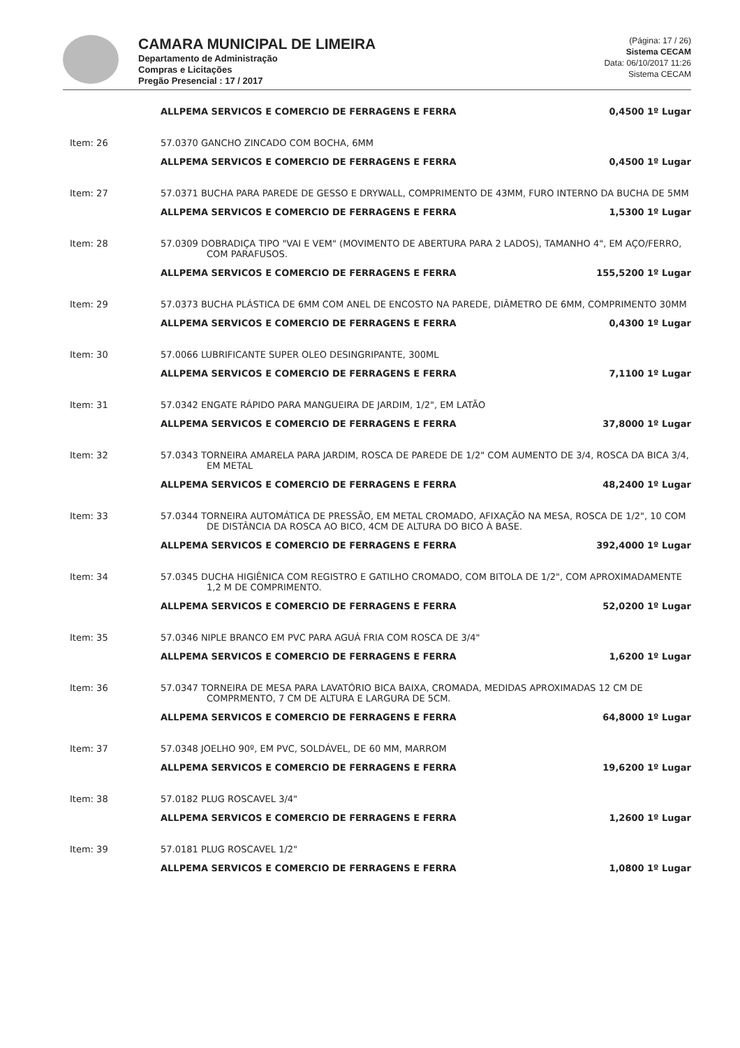CAMARA MUNICIPAL DE LIMEIRA
Departamento de Administração
Compras e Licitações
Pregão Presencial : 17 / 2017
(Página: 17 / 26)
Sistema CECAM
Data: 06/10/2017 11:26
Sistema CECAM
| | ALLPEMA SERVICOS E COMERCIO DE FERRAGENS E FERRA | 0,4500 1º Lugar |
| Item: 26 | 57.0370 GANCHO ZINCADO COM BOCHA, 6MM | |
| | ALLPEMA SERVICOS E COMERCIO DE FERRAGENS E FERRA | 0,4500 1º Lugar |
| Item: 27 | 57.0371 BUCHA PARA PAREDE DE GESSO E DRYWALL, COMPRIMENTO DE 43MM, FURO INTERNO DA BUCHA DE 5MM | |
| | ALLPEMA SERVICOS E COMERCIO DE FERRAGENS E FERRA | 1,5300 1º Lugar |
| Item: 28 | 57.0309 DOBRADIÇA TIPO "VAI E VEM" (MOVIMENTO DE ABERTURA PARA 2 LADOS), TAMANHO 4", EM AÇO/FERRO, COM PARAFUSOS. | |
| | ALLPEMA SERVICOS E COMERCIO DE FERRAGENS E FERRA | 155,5200 1º Lugar |
| Item: 29 | 57.0373 BUCHA PLÁSTICA DE 6MM COM ANEL DE ENCOSTO NA PAREDE, DIÂMETRO DE 6MM, COMPRIMENTO 30MM | |
| | ALLPEMA SERVICOS E COMERCIO DE FERRAGENS E FERRA | 0,4300 1º Lugar |
| Item: 30 | 57.0066 LUBRIFICANTE SUPER OLEO DESINGRIPANTE, 300ML | |
| | ALLPEMA SERVICOS E COMERCIO DE FERRAGENS E FERRA | 7,1100 1º Lugar |
| Item: 31 | 57.0342 ENGATE RÁPIDO PARA MANGUEIRA DE JARDIM, 1/2", EM LATÃO | |
| | ALLPEMA SERVICOS E COMERCIO DE FERRAGENS E FERRA | 37,8000 1º Lugar |
| Item: 32 | 57.0343 TORNEIRA AMARELA PARA JARDIM, ROSCA DE PAREDE DE 1/2" COM AUMENTO DE 3/4, ROSCA DA BICA 3/4, EM METAL | |
| | ALLPEMA SERVICOS E COMERCIO DE FERRAGENS E FERRA | 48,2400 1º Lugar |
| Item: 33 | 57.0344 TORNEIRA AUTOMÁTICA DE PRESSÃO, EM METAL CROMADO, AFIXAÇÃO NA MESA, ROSCA DE 1/2", 10 COM DE DISTÂNCIA DA ROSCA AO BICO, 4CM DE ALTURA DO BICO À BASE. | |
| | ALLPEMA SERVICOS E COMERCIO DE FERRAGENS E FERRA | 392,4000 1º Lugar |
| Item: 34 | 57.0345 DUCHA HIGIÊNICA COM REGISTRO E GATILHO CROMADO, COM BITOLA DE 1/2", COM APROXIMADAMENTE 1,2 M DE COMPRIMENTO. | |
| | ALLPEMA SERVICOS E COMERCIO DE FERRAGENS E FERRA | 52,0200 1º Lugar |
| Item: 35 | 57.0346 NIPLE BRANCO EM PVC PARA AGUÁ FRIA COM ROSCA DE 3/4" | |
| | ALLPEMA SERVICOS E COMERCIO DE FERRAGENS E FERRA | 1,6200 1º Lugar |
| Item: 36 | 57.0347 TORNEIRA DE MESA PARA LAVATÓRIO BICA BAIXA, CROMADA, MEDIDAS APROXIMADAS 12 CM DE COMPRMENTO, 7 CM DE ALTURA E LARGURA DE 5CM. | |
| | ALLPEMA SERVICOS E COMERCIO DE FERRAGENS E FERRA | 64,8000 1º Lugar |
| Item: 37 | 57.0348 JOELHO 90º, EM PVC, SOLDÁVEL, DE 60 MM, MARROM | |
| | ALLPEMA SERVICOS E COMERCIO DE FERRAGENS E FERRA | 19,6200 1º Lugar |
| Item: 38 | 57.0182 PLUG ROSCAVEL 3/4" | |
| | ALLPEMA SERVICOS E COMERCIO DE FERRAGENS E FERRA | 1,2600 1º Lugar |
| Item: 39 | 57.0181 PLUG ROSCAVEL 1/2" | |
| | ALLPEMA SERVICOS E COMERCIO DE FERRAGENS E FERRA | 1,0800 1º Lugar |